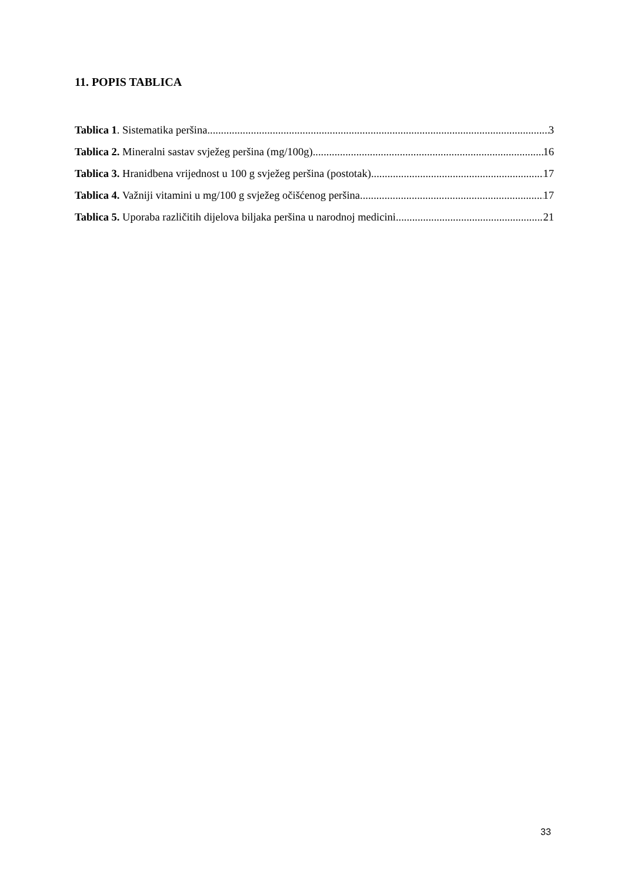11. POPIS TABLICA
Tablica 1. Sistematika peršina 3
Tablica 2. Mineralni sastav svježeg peršina (mg/100g) 16
Tablica 3. Hranidbena vrijednost u 100 g svježeg peršina (postotak) 17
Tablica 4. Važniji vitamini u mg/100 g svježeg očišćenog peršina 17
Tablica 5. Uporaba različitih dijelova biljaka peršina u narodnoj medicini 21
33